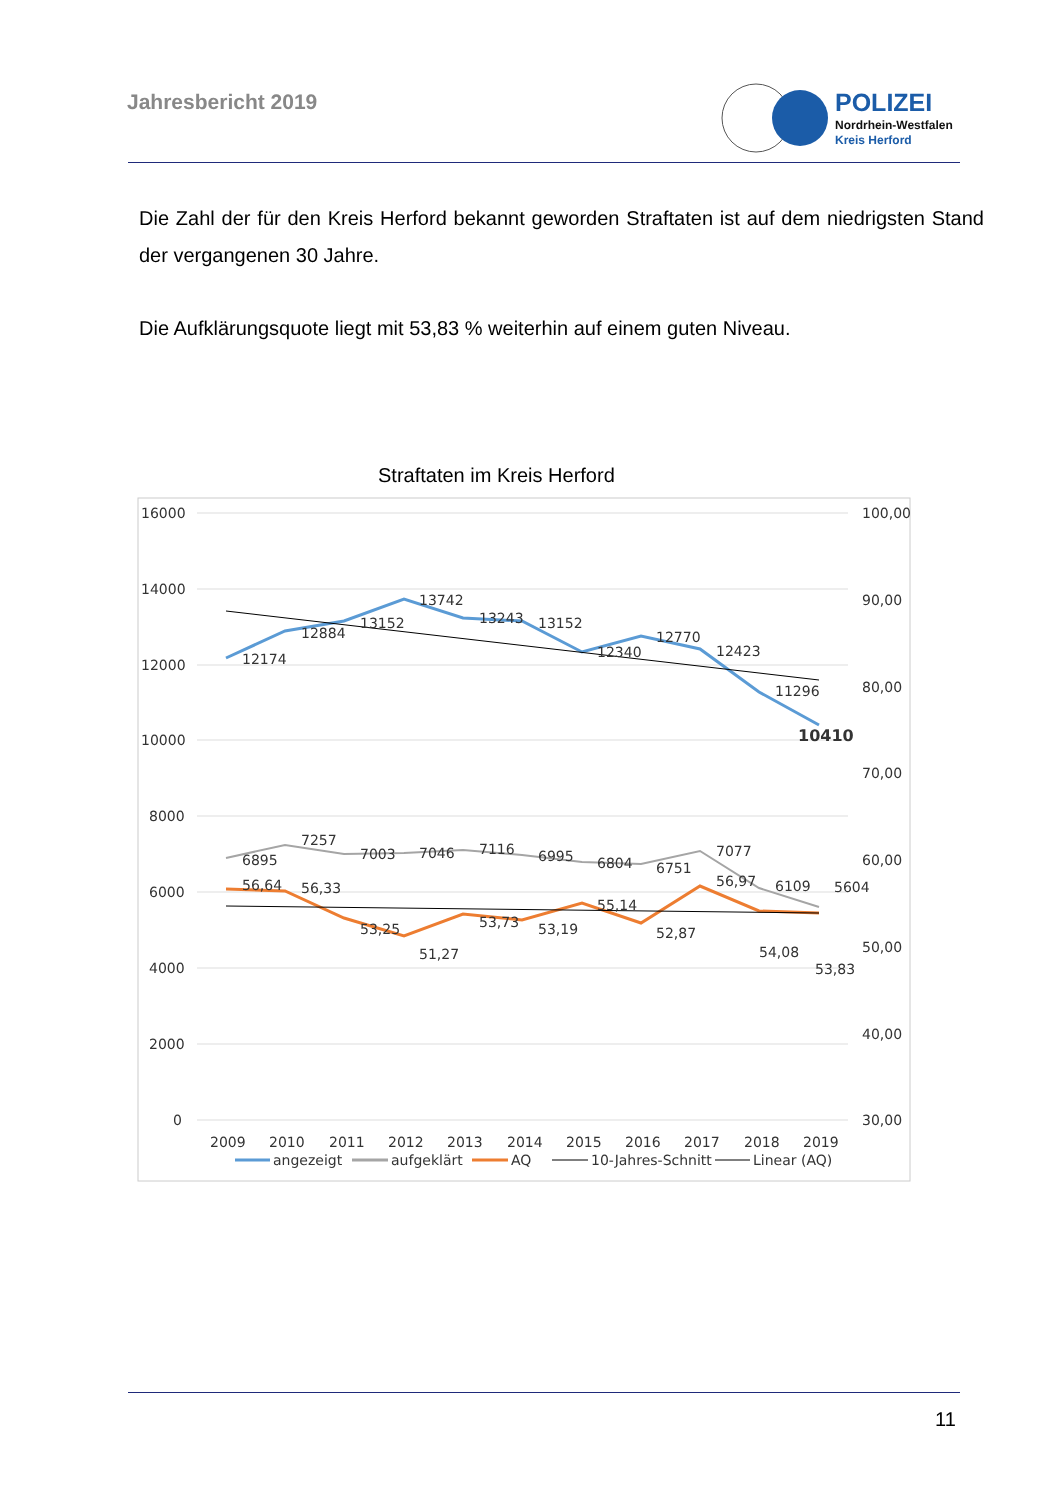Jahresbericht 2019
POLIZEI
Nordrhein-Westfalen
Kreis Herford
Die Zahl der für den Kreis Herford bekannt geworden Straftaten ist auf dem niedrigsten Stand der vergangenen 30 Jahre.
Die Aufklärungsquote liegt mit 53,83 % weiterhin auf einem guten Niveau.
Straftaten im Kreis Herford
16000
14000
12000
10000
8000
6000
4000
2000
0
100,00
90,00
80,00
70,00
60,00
50,00
40,00
30,00
12174
12884
13152
13742
13243
13152
12340
12770
12423
11296
10410
6895
7257
7003
7046
7116
6995
6804
6751
7077
6109
5604
56,64
56,33
53,25
51,27
53,73
53,19
55,14
52,87
56,97
54,08
53,83
2009
2010
2011
2012
2013
2014
2015
2016
2017
2018
2019
angezeigt
aufgeklärt
AQ
10-Jahres-Schnitt
Linear (AQ)
11